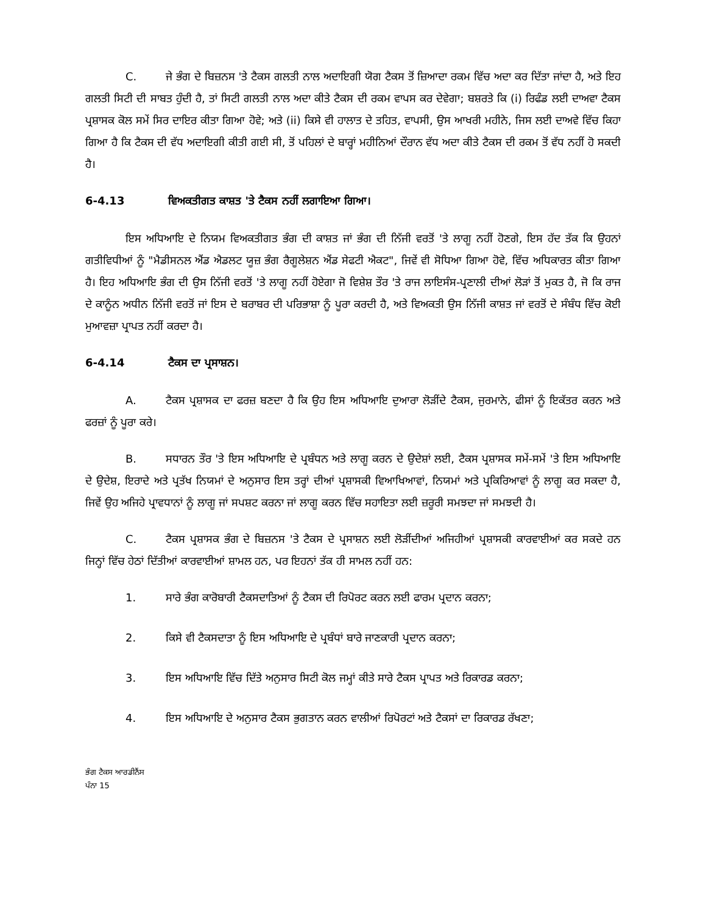C. ਜੇ ਭੰਗ ਦੇ ਬਿਜ਼ਨਸ 'ਤੇ ਟੈਕਸ ਗਲਤੀ ਨਾਲ ਅਦਾਇਗੀ ਯੋਗ ਟੈਕਸ ਤੋਂ ਜ਼ਿਆਦਾ ਰਕਮ ਵਿੱਚ ਅਦਾ ਕਰ ਦਿੱਤਾ ਜਾਂਦਾ ਹੈ, ਅਤੇ ਇਹ ਗਲਤੀ ਸਿਟੀ ਦੀ ਸਾਬਤ ਹੁੰਦੀ ਹੈ, ਤਾਂ ਸਿਟੀ ਗਲਤੀ ਨਾਲ ਅਦਾ ਕੀਤੇ ਟੈਕਸ ਦੀ ਰਕਮ ਵਾਪਸ ਕਰ ਦੇਵੇਗਾ; ਬਸ਼ਰਤੇ ਕਿ (i) ਰਿਫੰਡ ਲਈ ਦਾਅਵਾ ਟੈਕਸ ਪ੍ਰਸ਼ਾਸਕ ਕੋਲ ਸਮੇਂ ਸਿਰ ਦਾਇਰ ਕੀਤਾ ਗਿਆ ਹੋਵੇ; ਅਤੇ (ii) ਕਿਸੇ ਵੀ ਹਾਲਾਤ ਦੇ ਤਹਿਤ, ਵਾਪਸੀ, ਉਸ ਆਖਰੀ ਮਹੀਨੇ, ਜਿਸ ਲਈ ਦਾਅਵੇ ਵਿੱਚ ਕਿਹਾ ਗਿਆ ਹੈ ਕਿ ਟੈਕਸ ਦੀ ਵੱਧ ਅਦਾਇਗੀ ਕੀਤੀ ਗਈ ਸੀ, ਤੋਂ ਪਹਿਲਾਂ ਦੇ ਬਾਰ੍ਹਾਂ ਮਹੀਨਿਆਂ ਦੌਰਾਨ ਵੱਧ ਅਦਾ ਕੀਤੇ ਟੈਕਸ ਦੀ ਰਕਮ ਤੋਂ ਵੱਧ ਨਹੀਂ ਹੋ ਸਕਦੀ ਹੈ।
6-4.13 ਵਿਅਕਤੀਗਤ ਕਾਸ਼ਤ 'ਤੇ ਟੈਕਸ ਨਹੀਂ ਲਗਾਇਆ ਗਿਆ।
ਇਸ ਅਧਿਆਇ ਦੇ ਨਿਯਮ ਵਿਅਕਤੀਗਤ ਭੰਗ ਦੀ ਕਾਸ਼ਤ ਜਾਂ ਭੰਗ ਦੀ ਨਿੱਜੀ ਵਰਤੋਂ 'ਤੇ ਲਾਗੂ ਨਹੀਂ ਹੋਣਗੇ, ਇਸ ਹੱਦ ਤੱਕ ਕਿ ਉਹਨਾਂ ਗਤੀਵਿਧੀਆਂ ਨੂੰ "ਮੈਡੀਸਨਲ ਐਂਡ ਐਡਲਟ ਯੂਜ਼ ਭੰਗ ਰੈਗੂਲੇਸ਼ਨ ਐਂਡ ਸੇਫਟੀ ਐਕਟ", ਜਿਵੇਂ ਵੀ ਸੋਧਿਆ ਗਿਆ ਹੋਵੇ, ਵਿੱਚ ਅਧਿਕਾਰਤ ਕੀਤਾ ਗਿਆ ਹੈ। ਇਹ ਅਧਿਆਇ ਭੰਗ ਦੀ ਉਸ ਨਿੱਜੀ ਵਰਤੋਂ 'ਤੇ ਲਾਗੂ ਨਹੀਂ ਹੋਏਗਾ ਜੋ ਵਿਸ਼ੇਸ਼ ਤੌਰ 'ਤੇ ਰਾਜ ਲਾਇਸੰਸ-ਪ੍ਰਣਾਲੀ ਦੀਆਂ ਲੋੜਾਂ ਤੋਂ ਮੁਕਤ ਹੈ, ਜੋ ਕਿ ਰਾਜ ਦੇ ਕਾਨੂੰਨ ਅਧੀਨ ਨਿੱਜੀ ਵਰਤੋਂ ਜਾਂ ਇਸ ਦੇ ਬਰਾਬਰ ਦੀ ਪਰਿਭਾਸ਼ਾ ਨੂੰ ਪੂਰਾ ਕਰਦੀ ਹੈ, ਅਤੇ ਵਿਅਕਤੀ ਉਸ ਨਿੱਜੀ ਕਾਸ਼ਤ ਜਾਂ ਵਰਤੋਂ ਦੇ ਸੰਬੰਧ ਵਿੱਚ ਕੋਈ ਮੁਆਵਜ਼ਾ ਪ੍ਰਾਪਤ ਨਹੀਂ ਕਰਦਾ ਹੈ।
6-4.14 ਟੈਕਸ ਦਾ ਪ੍ਰਸਾਸ਼ਨ।
A. ਟੈਕਸ ਪ੍ਰਸ਼ਾਸਕ ਦਾ ਫਰਜ਼ ਬਣਦਾ ਹੈ ਕਿ ਉਹ ਇਸ ਅਧਿਆਇ ਦੁਆਰਾ ਲੋੜੀਂਦੇ ਟੈਕਸ, ਜੁਰਮਾਨੇ, ਫੀਸਾਂ ਨੂੰ ਇਕੱਤਰ ਕਰਨ ਅਤੇ ਫਰਜ਼ਾਂ ਨੂੰ ਪੂਰਾ ਕਰੇ।
B. ਸਧਾਰਨ ਤੌਰ 'ਤੇ ਇਸ ਅਧਿਆਇ ਦੇ ਪ੍ਰਬੰਧਨ ਅਤੇ ਲਾਗੂ ਕਰਨ ਦੇ ਉਦੇਸ਼ਾਂ ਲਈ, ਟੈਕਸ ਪ੍ਰਸ਼ਾਸਕ ਸਮੇਂ-ਸਮੇਂ 'ਤੇ ਇਸ ਅਧਿਆਇ ਦੇ ਉਦੇਸ਼, ਇਰਾਦੇ ਅਤੇ ਪ੍ਰਤੱਖ ਨਿਯਮਾਂ ਦੇ ਅਨੁਸਾਰ ਇਸ ਤਰ੍ਹਾਂ ਦੀਆਂ ਪ੍ਰਸ਼ਾਸਕੀ ਵਿਆਖਿਆਵਾਂ, ਨਿਯਮਾਂ ਅਤੇ ਪ੍ਰਕਿਰਿਆਵਾਂ ਨੂੰ ਲਾਗੂ ਕਰ ਸਕਦਾ ਹੈ, ਜਿਵੇਂ ਉਹ ਅਜਿਹੇ ਪ੍ਰਾਵਧਾਨਾਂ ਨੂੰ ਲਾਗੂ ਜਾਂ ਸਪਸ਼ਟ ਕਰਨਾ ਜਾਂ ਲਾਗੂ ਕਰਨ ਵਿੱਚ ਸਹਾਇਤਾ ਲਈ ਜ਼ਰੂਰੀ ਸਮਝਦਾ ਜਾਂ ਸਮਝਦੀ ਹੈ।
C. ਟੈਕਸ ਪ੍ਰਸ਼ਾਸਕ ਭੰਗ ਦੇ ਬਿਜ਼ਨਸ 'ਤੇ ਟੈਕਸ ਦੇ ਪ੍ਰਸਾਸ਼ਨ ਲਈ ਲੋੜੀਂਦੀਆਂ ਅਜਿਹੀਆਂ ਪ੍ਰਸ਼ਾਸਕੀ ਕਾਰਵਾਈਆਂ ਕਰ ਸਕਦੇ ਹਨ ਜਿਨ੍ਹਾਂ ਵਿੱਚ ਹੇਠਾਂ ਦਿੱਤੀਆਂ ਕਾਰਵਾਈਆਂ ਸ਼ਾਮਲ ਹਨ, ਪਰ ਇਹਨਾਂ ਤੱਕ ਹੀ ਸਾਮਲ ਨਹੀਂ ਹਨ:
1. ਸਾਰੇ ਭੰਗ ਕਾਰੋਬਾਰੀ ਟੈਕਸਦਾਤਿਆਂ ਨੂੰ ਟੈਕਸ ਦੀ ਰਿਪੋਰਟ ਕਰਨ ਲਈ ਫਾਰਮ ਪ੍ਰਦਾਨ ਕਰਨਾ;
2. ਕਿਸੇ ਵੀ ਟੈਕਸਦਾਤਾ ਨੂੰ ਇਸ ਅਧਿਆਇ ਦੇ ਪ੍ਰਬੰਧਾਂ ਬਾਰੇ ਜਾਣਕਾਰੀ ਪ੍ਰਦਾਨ ਕਰਨਾ;
3. ਇਸ ਅਧਿਆਇ ਵਿੱਚ ਦਿੱਤੇ ਅਨੁਸਾਰ ਸਿਟੀ ਕੋਲ ਜਮ੍ਹਾਂ ਕੀਤੇ ਸਾਰੇ ਟੈਕਸ ਪ੍ਰਾਪਤ ਅਤੇ ਰਿਕਾਰਡ ਕਰਨਾ;
4. ਇਸ ਅਧਿਆਇ ਦੇ ਅਨੁਸਾਰ ਟੈਕਸ ਭੁਗਤਾਨ ਕਰਨ ਵਾਲੀਆਂ ਰਿਪੋਰਟਾਂ ਅਤੇ ਟੈਕਸਾਂ ਦਾ ਰਿਕਾਰਡ ਰੱਖਣਾ;
ਭੰਗ ਟੈਕਸ ਆਰਡੀਨੈਂਸ
ਪੰਨਾ 15